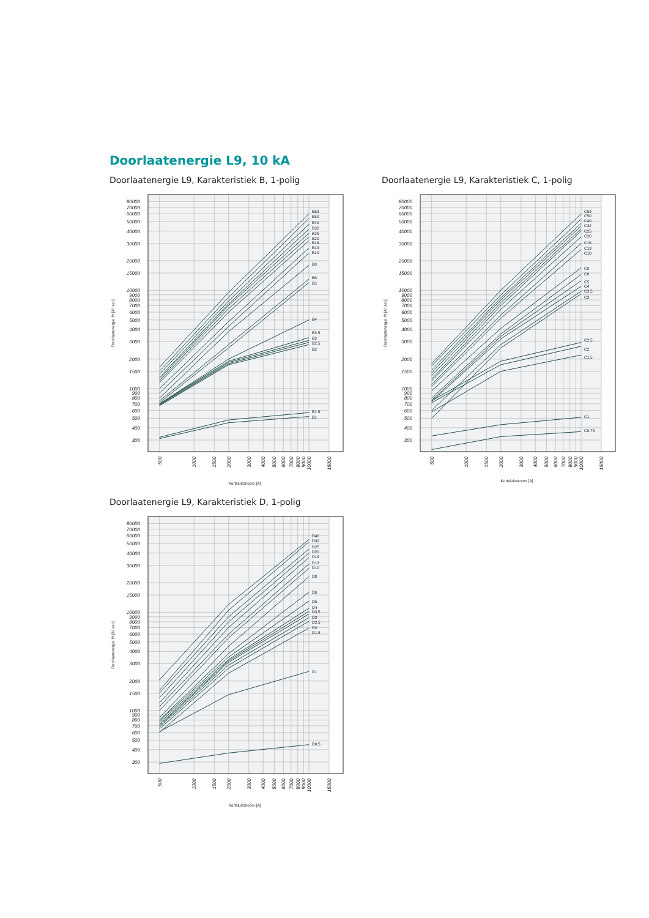Doorlaatenergie L9, 10 kA
Doorlaatenergie L9, Karakteristiek B, 1-polig
80000
70000
60000
50000
40000
30000
20000
15000
10000
9000
8000
7000
6000
5000
4000
3000
2000
1500
1000
900
800
700
600
500
400
300
500
1000
1500
2000
3000
4000
5000
6000
7000
8000
9000
10000
15000
Doorlaatenergie I²t [A² sec]
Kortsluitstroom [A]
B63
B50
B40
B32
B25
B20
B16
B13
B10
B8
B6
B5
B4
B3.5
B3
B2.5
B2
B1.5
B1
Doorlaatenergie L9, Karakteristiek C, 1-polig
80000
70000
60000
50000
40000
30000
20000
15000
10000
9000
8000
7000
6000
5000
4000
3000
2000
1500
1000
900
800
700
600
500
400
300
500
1000
1500
2000
3000
4000
5000
6000
7000
8000
9000
10000
15000
Doorlaatenergie I²t [A² sec]
Kortsluitstroom [A]
C63
C50
C40
C32
C25
C20
C16
C13
C10
C8
C6
C5
C4
C3.5
C3
C2.5
C2
C1.5
C1
C0.75
Doorlaatenergie L9, Karakteristiek D, 1-polig
80000
70000
60000
50000
40000
30000
20000
15000
10000
9000
8000
7000
6000
5000
4000
3000
2000
1500
1000
900
800
700
600
500
400
300
500
1000
1500
2000
3000
4000
5000
6000
7000
8000
9000
10000
15000
Doorlaatenergie I²t [A² sec]
Kortsluitstroom [A]
D40
D32
D25
D20
D16
D13
D10
D8
D6
D5
D4
D3.5
D3
D2.5
D2
D1.5
D1
D0.5